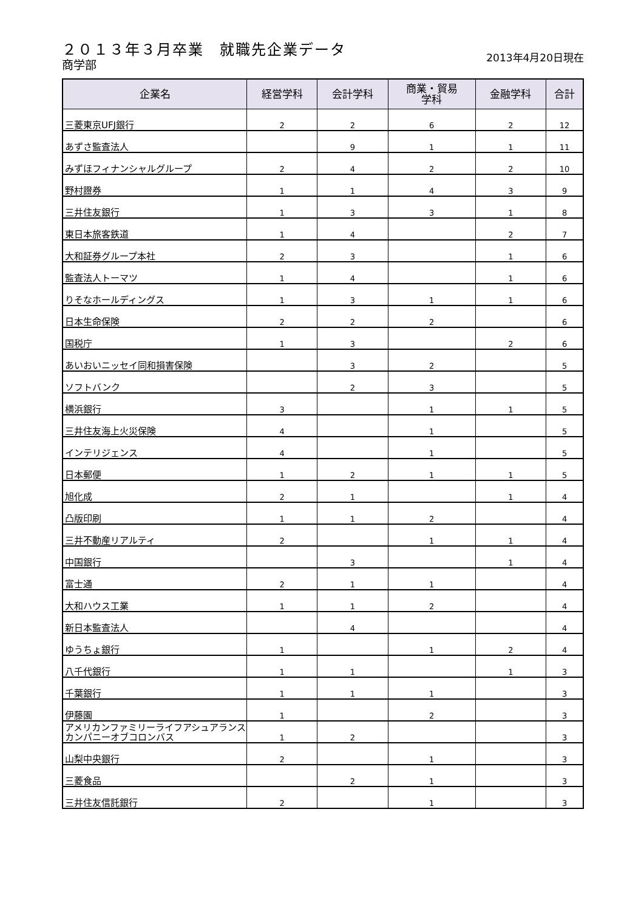２０１３年３月卒業　就職先企業データ
商学部 2013年4月20日現在
| 企業名 | 経営学科 | 会計学科 | 商業・貿易 学科 | 金融学科 | 合計 |
| --- | --- | --- | --- | --- | --- |
| 三菱東京UFJ銀行 | 2 | 2 | 6 | 2 | 12 |
| あずさ監査法人 | | 9 | 1 | 1 | 11 |
| みずほフィナンシャルグループ | 2 | 4 | 2 | 2 | 10 |
| 野村證券 | 1 | 1 | 4 | 3 | 9 |
| 三井住友銀行 | 1 | 3 | 3 | 1 | 8 |
| 東日本旅客鉄道 | 1 | 4 | | 2 | 7 |
| 大和証券グループ本社 | 2 | 3 | | 1 | 6 |
| 監査法人トーマツ | 1 | 4 | | 1 | 6 |
| りそなホールディングス | 1 | 3 | 1 | 1 | 6 |
| 日本生命保険 | 2 | 2 | 2 | | 6 |
| 国税庁 | 1 | 3 | | 2 | 6 |
| あいおいニッセイ同和損害保険 | | 3 | 2 | | 5 |
| ソフトバンク | | 2 | 3 | | 5 |
| 横浜銀行 | 3 | | 1 | 1 | 5 |
| 三井住友海上火災保険 | 4 | | 1 | | 5 |
| インテリジェンス | 4 | | 1 | | 5 |
| 日本郵便 | 1 | 2 | 1 | 1 | 5 |
| 旭化成 | 2 | 1 | | 1 | 4 |
| 凸版印刷 | 1 | 1 | 2 | | 4 |
| 三井不動産リアルティ | 2 | | 1 | 1 | 4 |
| 中国銀行 | | 3 | | 1 | 4 |
| 富士通 | 2 | 1 | 1 | | 4 |
| 大和ハウス工業 | 1 | 1 | 2 | | 4 |
| 新日本監査法人 | | 4 | | | 4 |
| ゆうちょ銀行 | 1 | | 1 | 2 | 4 |
| 八千代銀行 | 1 | 1 | | 1 | 3 |
| 千葉銀行 | 1 | 1 | 1 | | 3 |
| 伊藤園 | 1 | | 2 | | 3 |
| アメリカンファミリーライフアシュアランスカンパニーオブコロンバス | 1 | 2 | | | 3 |
| 山梨中央銀行 | 2 | | 1 | | 3 |
| 三菱食品 | | 2 | 1 | | 3 |
| 三井住友信託銀行 | 2 | | 1 | | 3 |